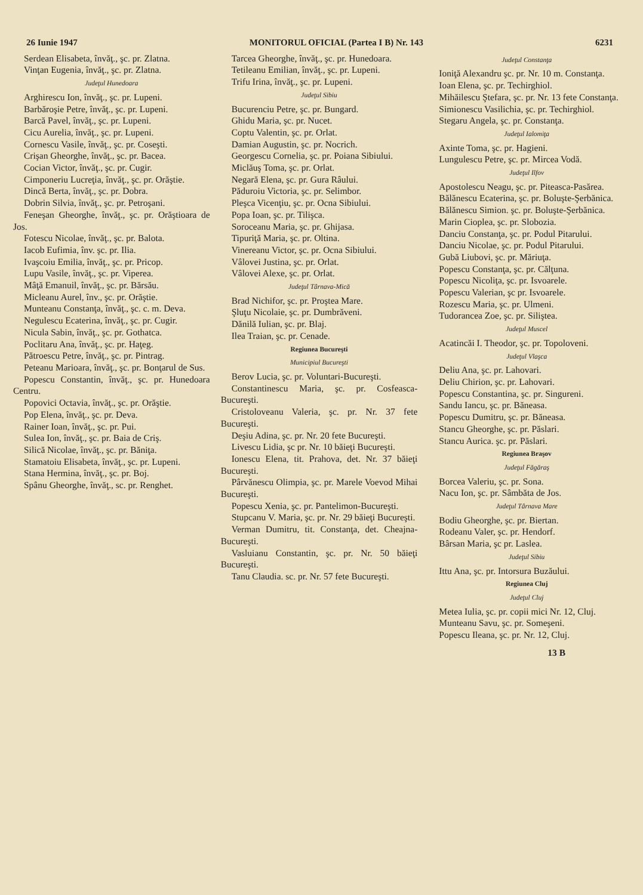26 Iunie 1947 MONITORUL OFICIAL (Partea I B) Nr. 143 6231
Serdean Elisabeta, învăţ., şc. pr. Zlatna.
Vinţan Eugenia, învăţ., şc. pr. Zlatna.
Judeţul Hunedoara
Arghirescu Ion, învăţ., şc. pr. Lupeni.
Barbăroşie Petre, învăţ., şc. pr. Lupeni.
Barcă Pavel, învăţ., şc. pr. Lupeni.
Cicu Aurelia, învăţ., şc. pr. Lupeni.
Cornescu Vasile, învăţ., şc. pr. Coseşti.
Crişan Gheorghe, învăţ., şc. pr. Bacea.
Cocian Victor, învăţ., şc. pr. Cugir.
Cimponeriu Lucreţia, învăţ., şc. pr. Orăştie.
Dincă Berta, învăţ., şc. pr. Dobra.
Dobrin Silvia, învăţ., şc. pr. Petroşani.
Feneşan Gheorghe, învăţ., şc. pr. Orăştioara de Jos.
Fotescu Nicolae, învăţ., şc. pr. Balota.
Iacob Eufimia, înv. şc. pr. Ilia.
Ivaşcoiu Emilia, învăţ., şc. pr. Pricop.
Lupu Vasile, învăţ., şc. pr. Viperea.
Mâţă Emanuil, învăţ., şc. pr. Bărsău.
Micleanu Aurel, înv., şc. pr. Orăştie.
Munteanu Constanţa, învăţ., şc. c. m. Deva.
Negulescu Ecaterina, învăţ., şc. pr. Cugir.
Nicula Sabin, învăţ., şc. pr. Gothatca.
Poclitaru Ana, învăţ., şc. pr. Haţeg.
Pătroescu Petre, învăţ., şc. pr. Pintrag.
Peteanu Marioara, învăţ., şc. pr. Bonţarul de Sus.
Popescu Constantin, învăţ., şc. pr. Hunedoara Centru.
Popovici Octavia, învăţ., şc. pr. Orăştie.
Pop Elena, învăţ., şc. pr. Deva.
Rainer Ioan, învăţ., şc. pr. Pui.
Sulea Ion, învăţ., şc. pr. Baia de Criş.
Silică Nicolae, învăţ., şc. pr. Băniţa.
Stamatoiu Elisabeta, învăţ., şc. pr. Lupeni.
Stana Hermina, învăţ., şc. pr. Boj.
Spânu Gheorghe, învăţ., sc. pr. Renghet.
Tarcea Gheorghe, învăţ., şc. pr. Hunedoara.
Tetileanu Emilian, învăţ., şc. pr. Lupeni.
Trifu Irina, învăţ., şc. pr. Lupeni.
Judeţul Sibiu
Bucurenciu Petre, şc. pr. Bungard.
Ghidu Maria, şc. pr. Nucet.
Coptu Valentin, şc. pr. Orlat.
Damian Augustin, şc. pr. Nocrich.
Georgescu Cornelia, şc. pr. Poiana Sibiului.
Miclăuş Toma, şc. pr. Orlat.
Negară Elena, şc. pr. Gura Râului.
Păduroiu Victoria, şc. pr. Selimbor.
Pleşca Vicenţiu, şc. pr. Ocna Sibiului.
Popa Ioan, şc. pr. Tilişca.
Soroceanu Maria, şc. pr. Ghijasa.
Tipuriţă Maria, şc. pr. Oltina.
Vinereanu Victor, şc. pr. Ocna Sibiului.
Vâlovei Justina, şc. pr. Orlat.
Vâlovei Alexe, şc. pr. Orlat.
Judeţul Târnava-Mică
Brad Nichifor, şc. pr. Proştea Mare.
Şluţu Nicolaie, şc. pr. Dumbrăveni.
Dănilă Iulian, şc. pr. Blaj.
Ilea Traian, şc. pr. Cenade.
Regiunea Bucureşti
Municipiul Bucureşti
Berov Lucia, şc. pr. Voluntari-Bucureşti.
Constantinescu Maria, şc. pr. Cosfeasca-Bucureşti.
Cristoloveanu Valeria, şc. pr. Nr. 37 fete Bucureşti.
Deşiu Adina, şc. pr. Nr. 20 fete Bucureşti.
Livescu Lidia, şc pr. Nr. 10 băieţi Bucureşti.
Ionescu Elena, tit. Prahova, det. Nr. 37 băieţi Bucureşti.
Pârvănescu Olimpia, şc. pr. Marele Voevod Mihai Bucureşti.
Popescu Xenia, şc. pr. Pantelimon-Bucureşti.
Stupcanu V. Maria, şc. pr. Nr. 29 băieţi Bucureşti.
Verman Dumitru, tit. Constanţa, det. Cheajna-Bucureşti.
Vasluianu Constantin, şc. pr. Nr. 50 băieţi Bucureşti.
Tanu Claudia. sc. pr. Nr. 57 fete Bucureşti.
Judeţul Constanţa
Ioniţă Alexandru şc. pr. Nr. 10 m. Constanţa.
Ioan Elena, şc. pr. Techirghiol.
Mihăilescu Ştefara, şc. pr. Nr. 13 fete Constanţa.
Simionescu Vasilichia, şc. pr. Techirghiol.
Stegaru Angela, şc. pr. Constanţa.
Judeţul Ialomiţa
Axinte Toma, şc. pr. Hagieni.
Lungulescu Petre, şc. pr. Mircea Vodă.
Judeţul Ilfov
Apostolescu Neagu, şc. pr. Piteasca-Pasărea.
Bălănescu Ecaterina, şc. pr. Boluşte-Şerbănica.
Bălănescu Simion. şc. pr. Boluşte-Şerbănica.
Marin Cioplea, şc. pr. Slobozia.
Danciu Constanţa, şc. pr. Podul Pitarului.
Danciu Nicolae, şc. pr. Podul Pitarului.
Gubă Liubovi, şc. pr. Măriuţa.
Popescu Constanţa, şc. pr. Călţuna.
Popescu Nicoliţa, şc. pr. Isvoarele.
Popescu Valerian, şc pr. Isvoarele.
Rozescu Maria, şc. pr. Ulmeni.
Tudorancea Zoe, şc. pr. Siliştea.
Judeţul Muscel
Acatincăi I. Theodor, şc. pr. Topoloveni.
Judeţul Vlaşca
Deliu Ana, şc. pr. Lahovari.
Deliu Chirion, şc. pr. Lahovari.
Popescu Constantina, şc. pr. Singureni.
Sandu Iancu, şc. pr. Băneasa.
Popescu Dumitru, şc. pr. Băneasa.
Stancu Gheorghe, şc. pr. Păslari.
Stancu Aurica. şc. pr. Păslari.
Regiunea Braşov
Judeţul Făgăraş
Borcea Valeriu, şc. pr. Sona.
Nacu Ion, şc. pr. Sâmbăta de Jos.
Judeţul Târnava Mare
Bodiu Gheorghe, şc. pr. Biertan.
Rodeanu Valer, şc. pr. Hendorf.
Bârsan Maria, şc pr. Laslea.
Judeţul Sibiu
Ittu Ana, şc. pr. Intorsura Buzăului.
Regiunea Cluj
Judeţul Cluj
Metea Iulia, şc. pr. copii mici Nr. 12, Cluj.
Munteanu Savu, şc. pr. Someşeni.
Popescu Ileana, şc. pr. Nr. 12, Cluj.
13 B